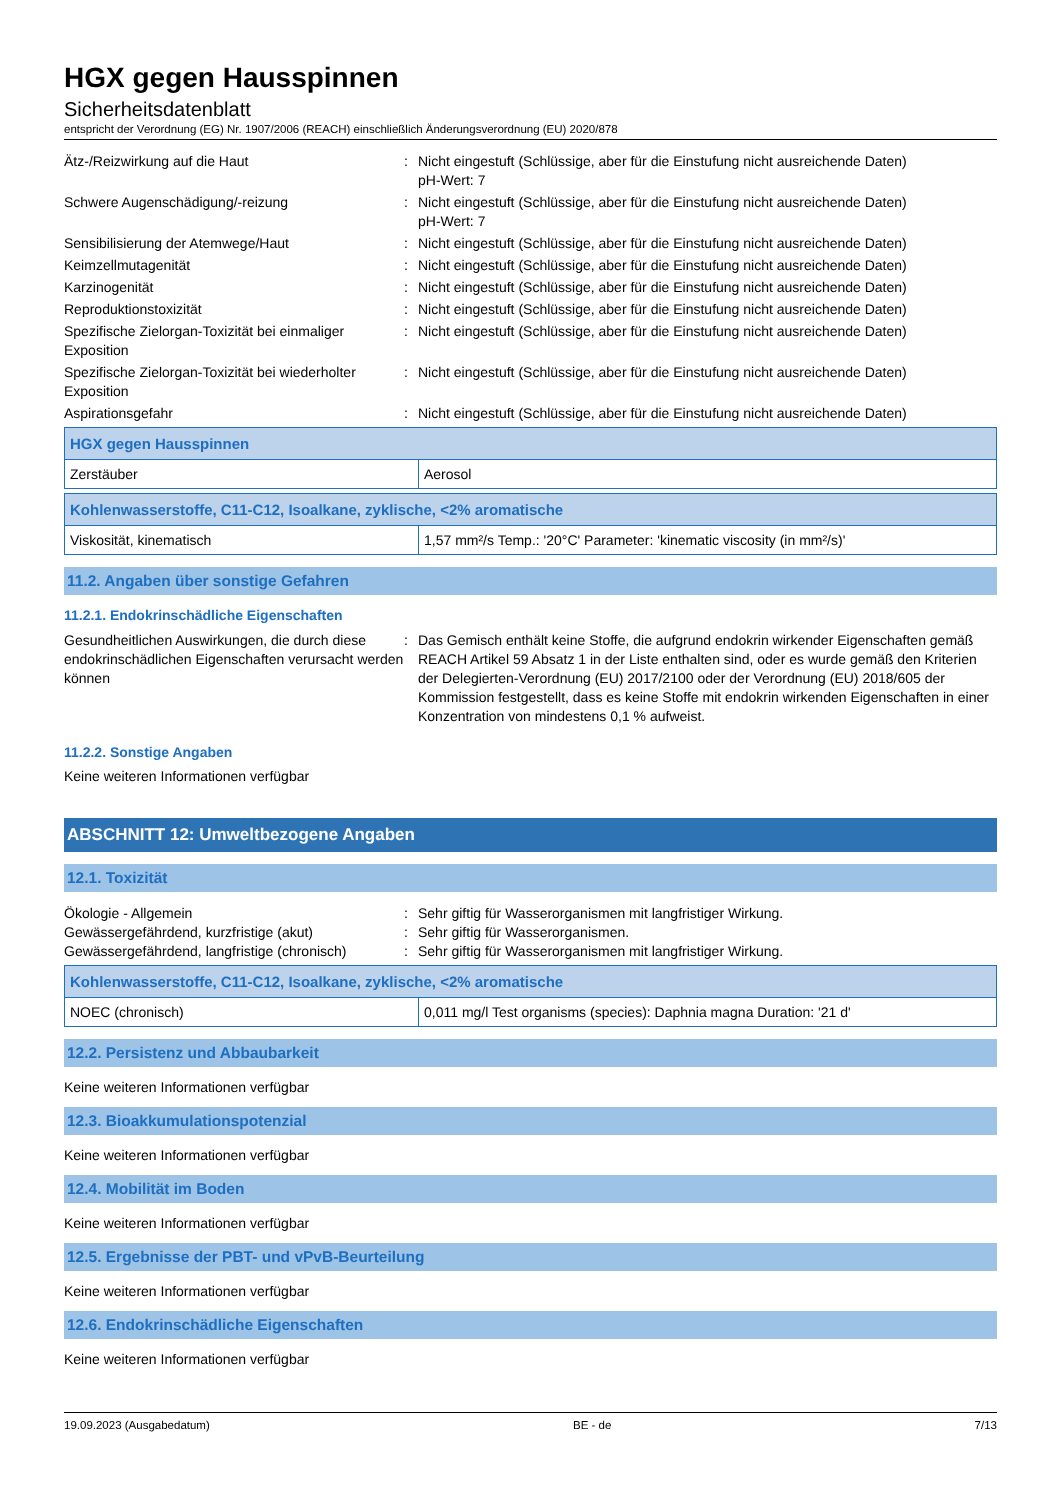HGX gegen Hausspinnen
Sicherheitsdatenblatt
entspricht der Verordnung (EG) Nr. 1907/2006 (REACH) einschließlich Änderungsverordnung (EU) 2020/878
Ätz-/Reizwirkung auf die Haut : Nicht eingestuft (Schlüssige, aber für die Einstufung nicht ausreichende Daten)
pH-Wert: 7
Schwere Augenschädigung/-reizung : Nicht eingestuft (Schlüssige, aber für die Einstufung nicht ausreichende Daten)
pH-Wert: 7
Sensibilisierung der Atemwege/Haut : Nicht eingestuft (Schlüssige, aber für die Einstufung nicht ausreichende Daten)
Keimzellmutagenität : Nicht eingestuft (Schlüssige, aber für die Einstufung nicht ausreichende Daten)
Karzinogenität : Nicht eingestuft (Schlüssige, aber für die Einstufung nicht ausreichende Daten)
Reproduktionstoxizität : Nicht eingestuft (Schlüssige, aber für die Einstufung nicht ausreichende Daten)
Spezifische Zielorgan-Toxizität bei einmaliger Exposition
: Nicht eingestuft (Schlüssige, aber für die Einstufung nicht ausreichende Daten)
Spezifische Zielorgan-Toxizität bei wiederholter Exposition
: Nicht eingestuft (Schlüssige, aber für die Einstufung nicht ausreichende Daten)
Aspirationsgefahr : Nicht eingestuft (Schlüssige, aber für die Einstufung nicht ausreichende Daten)
| HGX gegen Hausspinnen | |
| --- | --- |
| Zerstäuber | Aerosol |
| Kohlenwasserstoffe, C11-C12, Isoalkane, zyklische, <2% aromatische | |
| --- | --- |
| Viskosität, kinematisch | 1,57 mm²/s Temp.: '20°C' Parameter: 'kinematic viscosity (in mm²/s)' |
11.2. Angaben über sonstige Gefahren
11.2.1. Endokrinschädliche Eigenschaften
Gesundheitlichen Auswirkungen, die durch diese endokrinschädlichen Eigenschaften verursacht werden können
: Das Gemisch enthält keine Stoffe, die aufgrund endokrin wirkender Eigenschaften gemäß REACH Artikel 59 Absatz 1 in der Liste enthalten sind, oder es wurde gemäß den Kriterien der Delegierten-Verordnung (EU) 2017/2100 oder der Verordnung (EU) 2018/605 der Kommission festgestellt, dass es keine Stoffe mit endokrin wirkenden Eigenschaften in einer Konzentration von mindestens 0,1 % aufweist.
11.2.2. Sonstige Angaben
Keine weiteren Informationen verfügbar
ABSCHNITT 12: Umweltbezogene Angaben
12.1. Toxizität
Ökologie - Allgemein : Sehr giftig für Wasserorganismen mit langfristiger Wirkung.
Gewässergefährdend, kurzfristige (akut) : Sehr giftig für Wasserorganismen.
Gewässergefährdend, langfristige (chronisch)
: Sehr giftig für Wasserorganismen mit langfristiger Wirkung.
| Kohlenwasserstoffe, C11-C12, Isoalkane, zyklische, <2% aromatische | |
| --- | --- |
| NOEC (chronisch) | 0,011 mg/l Test organisms (species): Daphnia magna Duration: '21 d' |
12.2. Persistenz und Abbaubarkeit
Keine weiteren Informationen verfügbar
12.3. Bioakkumulationspotenzial
Keine weiteren Informationen verfügbar
12.4. Mobilität im Boden
Keine weiteren Informationen verfügbar
12.5. Ergebnisse der PBT- und vPvB-Beurteilung
Keine weiteren Informationen verfügbar
12.6. Endokrinschädliche Eigenschaften
Keine weiteren Informationen verfügbar
19.09.2023 (Ausgabedatum) BE - de 7/13